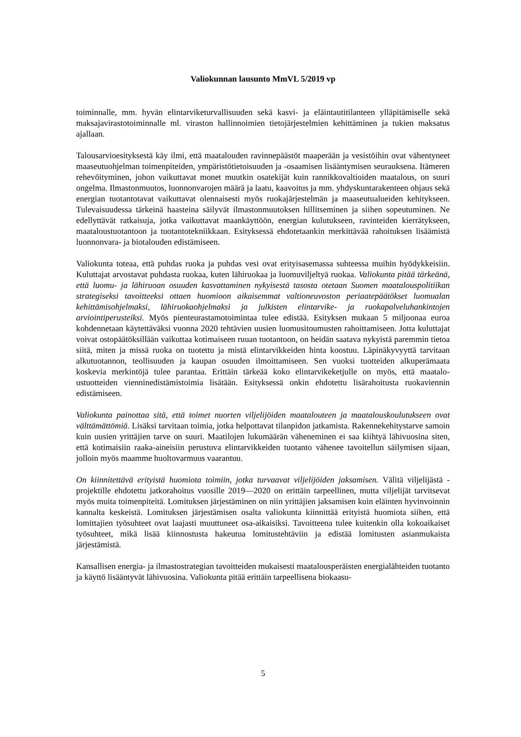Valiokunnan lausunto MmVL 5/2019 vp
toiminnalle, mm. hyvän elintarviketurvallisuuden sekä kasvi- ja eläintautitilanteen ylläpitämiselle sekä maksajavirastotoiminnalle ml. viraston hallinnoimien tietojärjestelmien kehittäminen ja tukien maksatus ajallaan.
Talousarvioesityksestä käy ilmi, että maatalouden ravinnepäästöt maaperään ja vesistöihin ovat vähentyneet maaseutuohjelman toimenpiteiden, ympäristötietoisuuden ja -osaamisen lisääntymisen seurauksena. Itämeren rehevöityminen, johon vaikuttavat monet muutkin osatekijät kuin rannikkovaltioiden maatalous, on suuri ongelma. Ilmastonmuutos, luonnonvarojen määrä ja laatu, kaavoitus ja mm. yhdyskuntarakenteen ohjaus sekä energian tuotantotavat vaikuttavat olennaisesti myös ruokajärjestelmän ja maaseutualueiden kehitykseen. Tulevaisuudessa tärkeinä haasteina säilyvät ilmastonmuutoksen hillitseminen ja siihen sopeutuminen. Ne edellyttävät ratkaisuja, jotka vaikuttavat maankäyttöön, energian kulutukseen, ravinteiden kierrätykseen, maatalous­tuotantoon ja tuotantotekniikkaan. Esityksessä ehdotetaankin merkittävää rahoituksen lisäämistä luonnonvara- ja biotalouden edistämiseen.
Valiokunta toteaa, että puhdas ruoka ja puhdas vesi ovat erityisasemassa suhteessa muihin hyödykkeisiin. Kuluttajat arvostavat puhdasta ruokaa, kuten lähiruokaa ja luomuviljeltyä ruokaa. Valiokunta pitää tärkeänä, että luomu- ja lähiruoan osuuden kasvattaminen nykyisestä tasosta otetaan Suomen maatalouspolitiikan strategiseksi tavoitteeksi ottaen huomioon aikaisemmat valtioneuvoston periaatepäätökset luomualan kehittämisohjelmaksi, lähiruokaohjelmaksi ja julkisten elintarvike- ja ruokapalveluhankintojen arviointiperusteiksi. Myös pienteurastamotoimintaa tulee edistää. Esityksen mukaan 5 miljoonaa euroa kohdennetaan käytettäväksi vuonna 2020 tehtävien uusien luomusitoumusten rahoittamiseen. Jotta kuluttajat voivat ostopäätöksillään vaikuttaa kotimaiseen ruuan tuotantoon, on heidän saatava nykyistä paremmin tietoa siitä, miten ja missä ruoka on tuotettu ja mistä elintarvikkeiden hinta koostuu. Läpinäkyvyyttä tarvitaan alkutuotannon, teollisuuden ja kaupan osuuden ilmoittamiseen. Sen vuoksi tuotteiden alkuperämaata koskevia merkintöjä tulee parantaa. Erittäin tärkeää koko elintarvikeketjulle on myös, että maatalo­ustuotteiden vienninedistämistoimia lisätään. Esityksessä onkin ehdotettu lisärahoitusta ruokaviennin edistämiseen.
Valiokunta painottaa sitä, että toimet nuorten viljelijöiden maatalouteen ja maatalouskoulutukseen ovat välttämättömiä. Lisäksi tarvitaan toimia, jotka helpottavat tilanpidon jatkamista. Rakennekehitystarve samoin kuin uusien yrittäjien tarve on suuri. Maatilojen lukumäärän väheneminen ei saa kiihtyä lähivuosina siten, että kotimaisiin raaka-aineisiin perustuva elintarvikkeiden tuotanto vähenee tavoitellun säilymisen sijaan, jolloin myös maamme huoltovarmuus vaarantuu.
On kiinnitettävä erityistä huomiota toimiin, jotka turvaavat viljelijöiden jaksamisen. Välitä viljelijästä -projektille ehdotettu jatkorahoitus vuosille 2019—2020 on erittäin tarpeellinen, mutta viljelijät tarvitsevat myös muita toimenpiteitä. Lomituksen järjestäminen on niin yrittäjien jaksamisen kuin eläinten hyvinvoinnin kannalta keskeistä. Lomituksen järjestämisen osalta valiokunta kiinnittää erityistä huomiota siihen, että lomittajien työsuhteet ovat laajasti muuttuneet osa-aikaisiksi. Tavoitteena tulee kuitenkin olla kokoaikaiset työsuhteet, mikä lisää kiinnostusta hakeutua lomitustehtäviin ja edistää lomitusten asianmukaista järjestämistä.
Kansallisen energia- ja ilmastostrategian tavoitteiden mukaisesti maatalousperäisten energialähteiden tuotanto ja käyttö lisääntyvät lähivuosina. Valiokunta pitää erittäin tarpeellisena biokaasu-
5